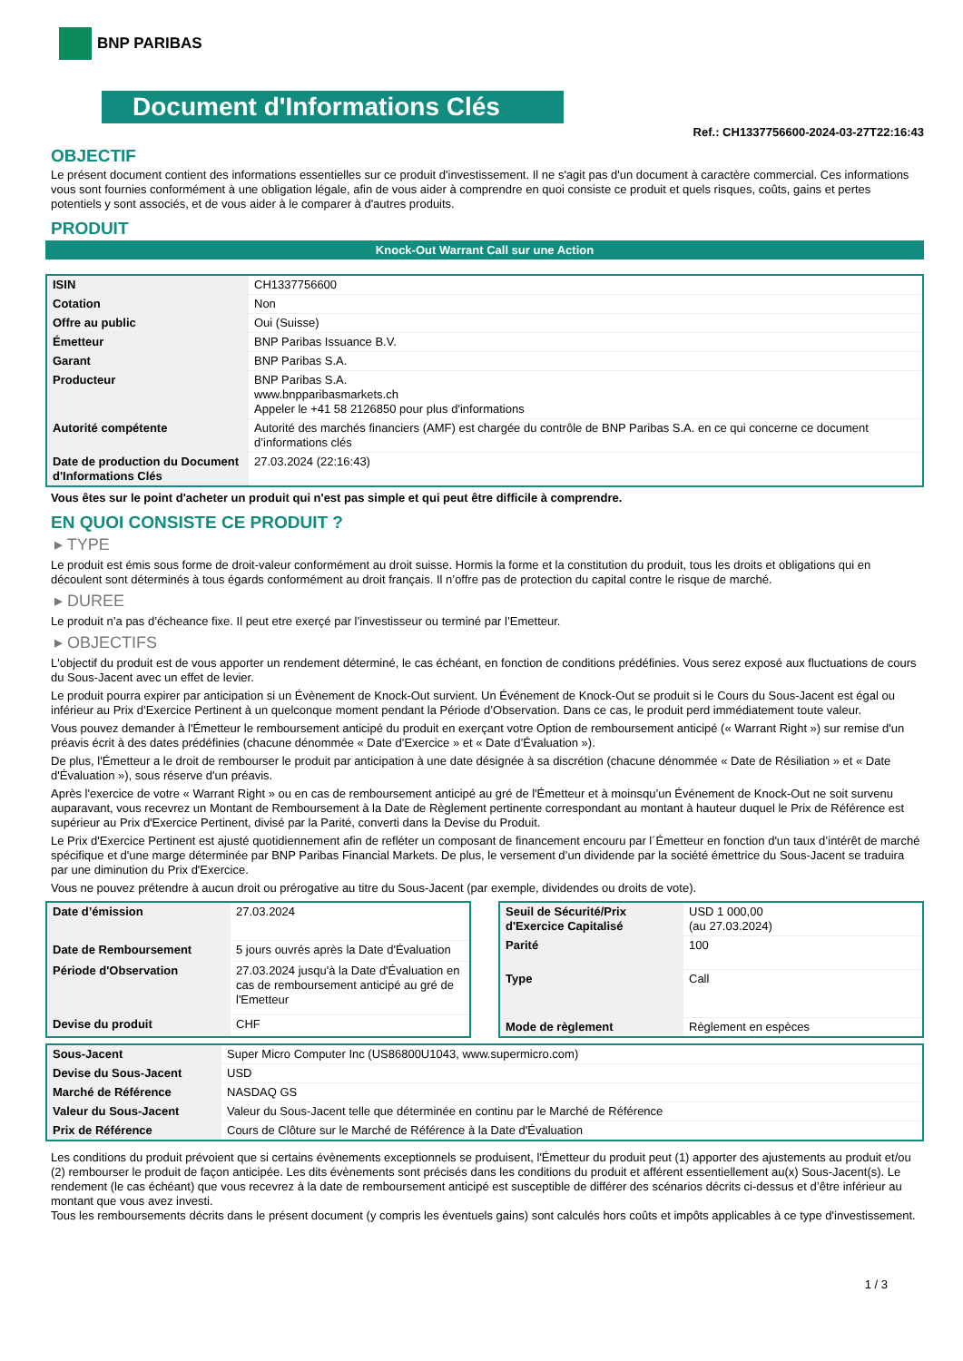BNP PARIBAS
Document d'Informations Clés
Ref.: CH1337756600-2024-03-27T22:16:43
OBJECTIF
Le présent document contient des informations essentielles sur ce produit d'investissement. Il ne s'agit pas d'un document à caractère commercial. Ces informations vous sont fournies conformément à une obligation légale, afin de vous aider à comprendre en quoi consiste ce produit et quels risques, coûts, gains et pertes potentiels y sont associés, et de vous aider à le comparer à d'autres produits.
PRODUIT
Knock-Out Warrant Call sur une Action
| ISIN | CH1337756600 |
| Cotation | Non |
| Offre au public | Oui (Suisse) |
| Émetteur | BNP Paribas Issuance B.V. |
| Garant | BNP Paribas S.A. |
| Producteur | BNP Paribas S.A. www.bnpparibasmarkets.ch Appeler le +41 58 2126850 pour plus d'informations |
| Autorité compétente | Autorité des marchés financiers (AMF) est chargée du contrôle de BNP Paribas S.A. en ce qui concerne ce document d’informations clés |
| Date de production du Document d'Informations Clés | 27.03.2024 (22:16:43) |
Vous êtes sur le point d'acheter un produit qui n'est pas simple et qui peut être difficile à comprendre.
EN QUOI CONSISTE CE PRODUIT ?
▸ TYPE
Le produit est émis sous forme de droit-valeur conformément au droit suisse. Hormis la forme et la constitution du produit, tous les droits et obligations qui en découlent sont déterminés à tous égards conformément au droit français. Il n’offre pas de protection du capital contre le risque de marché.
▸ DUREE
Le produit n’a pas d’écheance fixe. Il peut etre exerçé par l’investisseur ou terminé par l’Emetteur.
▸ OBJECTIFS
L'objectif du produit est de vous apporter un rendement déterminé, le cas échéant, en fonction de conditions prédéfinies. Vous serez exposé aux fluctuations de cours du Sous-Jacent avec un effet de levier.
Le produit pourra expirer par anticipation si un Évènement de Knock-Out survient. Un Événement de Knock-Out se produit si le Cours du Sous-Jacent est égal ou inférieur au Prix d’Exercice Pertinent à un quelconque moment pendant la Période d’Observation. Dans ce cas, le produit perd immédiatement toute valeur.
Vous pouvez demander à l'Émetteur le remboursement anticipé du produit en exerçant votre Option de remboursement anticipé (« Warrant Right ») sur remise d'un préavis écrit à des dates prédéfinies (chacune dénommée « Date d’Exercice » et « Date d’Évaluation »).
De plus, l'Émetteur a le droit de rembourser le produit par anticipation à une date désignée à sa discrétion (chacune dénommée « Date de Résiliation » et « Date d'Évaluation »), sous réserve d'un préavis.
Après l'exercice de votre « Warrant Right » ou en cas de remboursement anticipé au gré de l'Émetteur et à moinsqu’un Événement de Knock-Out ne soit survenu auparavant, vous recevrez un Montant de Remboursement à la Date de Règlement pertinente correspondant au montant à hauteur duquel le Prix de Référence est supérieur au Prix d'Exercice Pertinent, divisé par la Parité, converti dans la Devise du Produit.
Le Prix d'Exercice Pertinent est ajusté quotidiennement afin de refléter un composant de financement encouru par l´Émetteur en fonction d'un taux d’intérêt de marché spécifique et d'une marge déterminée par BNP Paribas Financial Markets. De plus, le versement d’un dividende par la société émettrice du Sous-Jacent se traduira par une diminution du Prix d'Exercice.
Vous ne pouvez prétendre à aucun droit ou prérogative au titre du Sous-Jacent (par exemple, dividendes ou droits de vote).
| Date d’émission | 27.03.2024 |
| Date de Remboursement | 5 jours ouvrés après la Date d'Évaluation |
| Période d'Observation | 27.03.2024 jusqu'à la Date d'Évaluation en cas de remboursement anticipé au gré de l'Emetteur |
| Devise du produit | CHF |
| Seuil de Sécurité/Prix d'Exercice Capitalisé | USD 1 000,00 (au 27.03.2024) |
| Parité | 100 |
| Type | Call |
| Mode de règlement | Règlement en espèces |
| Sous-Jacent | Super Micro Computer Inc (US86800U1043, www.supermicro.com) |
| Devise du Sous-Jacent | USD |
| Marché de Référence | NASDAQ GS |
| Valeur du Sous-Jacent | Valeur du Sous-Jacent telle que déterminée en continu par le Marché de Référence |
| Prix de Référence | Cours de Clôture sur le Marché de Référence à la Date d'Évaluation |
Les conditions du produit prévoient que si certains évènements exceptionnels se produisent, l'Émetteur du produit peut (1) apporter des ajustements au produit et/ou (2) rembourser le produit de façon anticipée. Les dits évènements sont précisés dans les conditions du produit et afférent essentiellement au(x) Sous-Jacent(s). Le rendement (le cas échéant) que vous recevrez à la date de remboursement anticipé est susceptible de différer des scénarios décrits ci-dessus et d’être inférieur au montant que vous avez investi.
Tous les remboursements décrits dans le présent document (y compris les éventuels gains) sont calculés hors coûts et impôts applicables à ce type d'investissement.
1 / 3